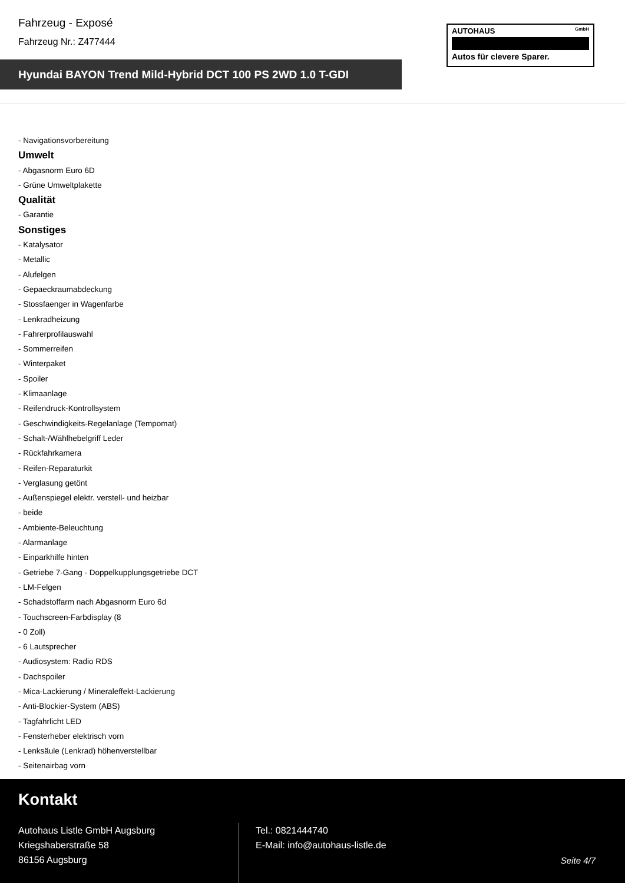Fahrzeug - Exposé
Fahrzeug Nr.: Z477444
Hyundai BAYON Trend Mild-Hybrid DCT 100 PS 2WD 1.0 T-GDI
AUTOHAUS GmbH
Autos für clevere Sparer.
- Navigationsvorbereitung
Umwelt
- Abgasnorm Euro 6D
- Grüne Umweltplakette
Qualität
- Garantie
Sonstiges
- Katalysator
- Metallic
- Alufelgen
- Gepaeckraumabdeckung
- Stossfaenger in Wagenfarbe
- Lenkradheizung
- Fahrerprofilauswahl
- Sommerreifen
- Winterpaket
- Spoiler
- Klimaanlage
- Reifendruck-Kontrollsystem
- Geschwindigkeits-Regelanlage (Tempomat)
- Schalt-/Wählhebelgriff Leder
- Rückfahrkamera
- Reifen-Reparaturkit
- Verglasung getönt
- Außenspiegel elektr. verstell- und heizbar
- beide
- Ambiente-Beleuchtung
- Alarmanlage
- Einparkhilfe hinten
- Getriebe 7-Gang - Doppelkupplungsgetriebe DCT
- LM-Felgen
- Schadstoffarm nach Abgasnorm Euro 6d
- Touchscreen-Farbdisplay (8
- 0 Zoll)
- 6 Lautsprecher
- Audiosystem: Radio RDS
- Dachspoiler
- Mica-Lackierung / Mineraleffekt-Lackierung
- Anti-Blockier-System (ABS)
- Tagfahrlicht LED
- Fensterheber elektrisch vorn
- Lenksäule (Lenkrad) höhenverstellbar
- Seitenairbag vorn
Kontakt
Autohaus Listle GmbH Augsburg
Kriegshaberstraße 58
86156 Augsburg
Tel.: 0821444740
E-Mail: info@autohaus-listle.de
Seite 4/7